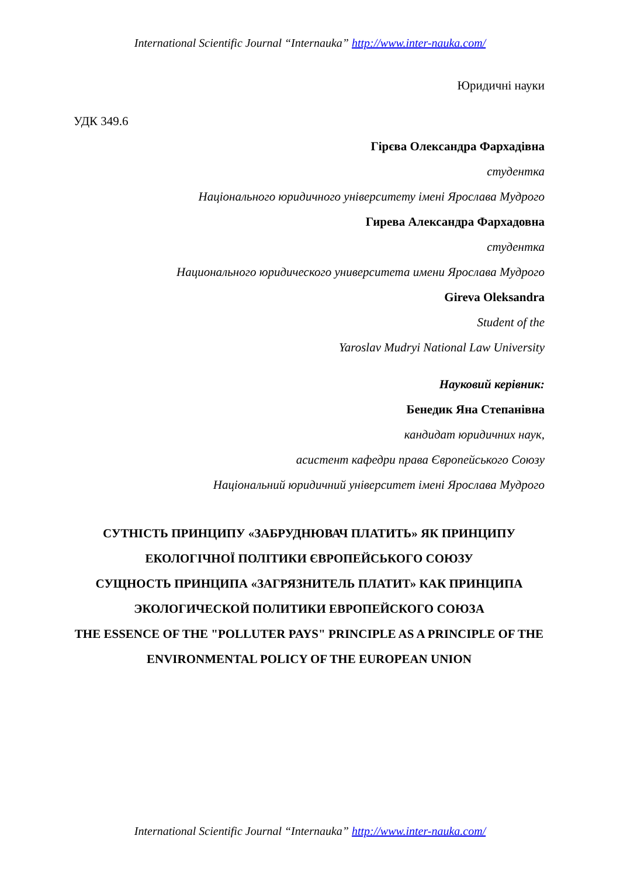International Scientific Journal “Internauka” http://www.inter-nauka.com/
Юридичні науки
УДК 349.6
Гірєва Олександра Фархадівна
студентка
Національного юридичного університету імені Ярослава Мудрого
Гирева Александра Фархадовна
студентка
Национального юридического университета имени Ярослава Мудрого
Gireva Oleksandra
Student of the
Yaroslav Mudryi National Law University
Науковий керівник:
Бенедик Яна Степанівна
кандидат юридичних наук,
асистент кафедри права Європейського Союзу
Національний юридичний університет імені Ярослава Мудрого
СУТНІСТЬ ПРИНЦИПУ «ЗАБРУДНЮВАЧ ПЛАТИТЬ» ЯК ПРИНЦИПУ ЕКОЛОГІЧНОЇ ПОЛІТИКИ ЄВРОПЕЙСЬКОГО СОЮЗУ
СУЩНОСТЬ ПРИНЦИПА «ЗАГРЯЗНИТЕЛЬ ПЛАТИТ» КАК ПРИНЦИПА ЭКОЛОГИЧЕСКОЙ ПОЛИТИКИ ЕВРОПЕЙСКОГО СОЮЗА
THE ESSENCE OF THE "POLLUTER PAYS" PRINCIPLE AS A PRINCIPLE OF THE ENVIRONMENTAL POLICY OF THE EUROPEAN UNION
International Scientific Journal “Internauka” http://www.inter-nauka.com/